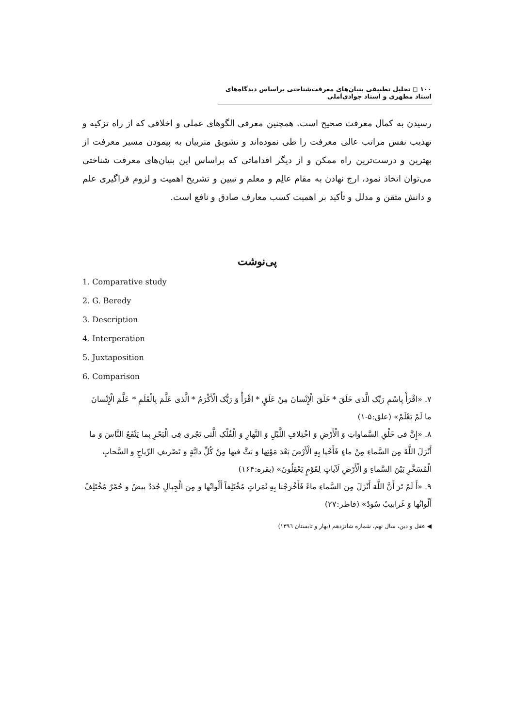١٠٠ ◻ تحلیل تطبیقی بنیان‌های معرفت‌شناختی براساس دیدگاه‌های استاد مطهری و استاد جوادی‌آملی
رسیدن به کمال معرفت صحیح است. همچنین معرفی الگوهای عملی و اخلاقی که از راه تزکیه و تهذیب نفس مراتب عالی معرفت را طی نموده‌اند و تشویق متربیان به پیمودن مسیر معرفت از بهترین و درست‌ترین راه ممکن و از دیگر اقداماتی که براساس این بنیان‌های معرفت شناختی می‌توان اتخاذ نمود، ارج نهادن به مقام عالِم و معلم و تبیین و تشریح اهمیت و لزوم فراگیری علم و دانش متقن و مدلل و تأکید بر اهمیت کسب معارف صادق و نافع است.
پی‌نوشت
1. Comparative study
2. G. Beredy
3. Description
4. Interperation
5. Juxtaposition
6. Comparison
٧. «اقْرَأْ بِاسْمِ رَبِّک الَّذی خَلَقَ * خَلَقَ الْإِنْسانَ مِنْ عَلَقٍ * اقْرَأْ وَ رَبُّک الْأَکْرَمُ * الَّذی عَلَّمَ بِالْقَلَمِ * عَلَّمَ الْإِنْسانَ ما لَمْ یَعْلَمْ» (علق:۵-۱)
٨. «إِنَّ فی خَلْقِ السَّماواتِ وَ الْأَرْضِ وَ اخْتِلافِ اللَّیْلِ وَ النَّهارِ وَ الْفُلْکِ الَّتی تَجْری فِی الْبَحْرِ بِما یَنْفَعُ النَّاسَ وَ ما أَنْزَلَ اللَّهُ مِنَ السَّماءِ مِنْ ماءٍ فَأَحْیا بِهِ الْأَرْضَ بَعْدَ مَوْتِها وَ بَثَّ فیها مِنْ کُلِّ دابَّةٍ وَ تَصْریفِ الرِّیاحِ وَ السَّحابِ الْمُسَخَّرِ بَیْنَ السَّماءِ وَ الْأَرْضِ لَآیاتٍ لِقَوْمٍ یَعْقِلُونَ» (بقره:۱۶۴)
٩. «أَ لَمْ تَرَ أَنَّ اللَّهَ أَنْزَلَ مِنَ السَّماءِ ماءً فَأَخْرَجْنا بِهِ ثَمَراتٍ مُخْتَلِفاً أَلْوانُها وَ مِنَ الْجِبالِ جُدَدٌ بیضٌ وَ حُمْرٌ مُخْتَلِفٌ أَلْوانُها وَ غَرابیبُ سُودٌ» (فاطر:۲۷)
◀ عقل و دین، سال نهم، شماره شانزدهم (بهار و تابستان ١٣٩٦)